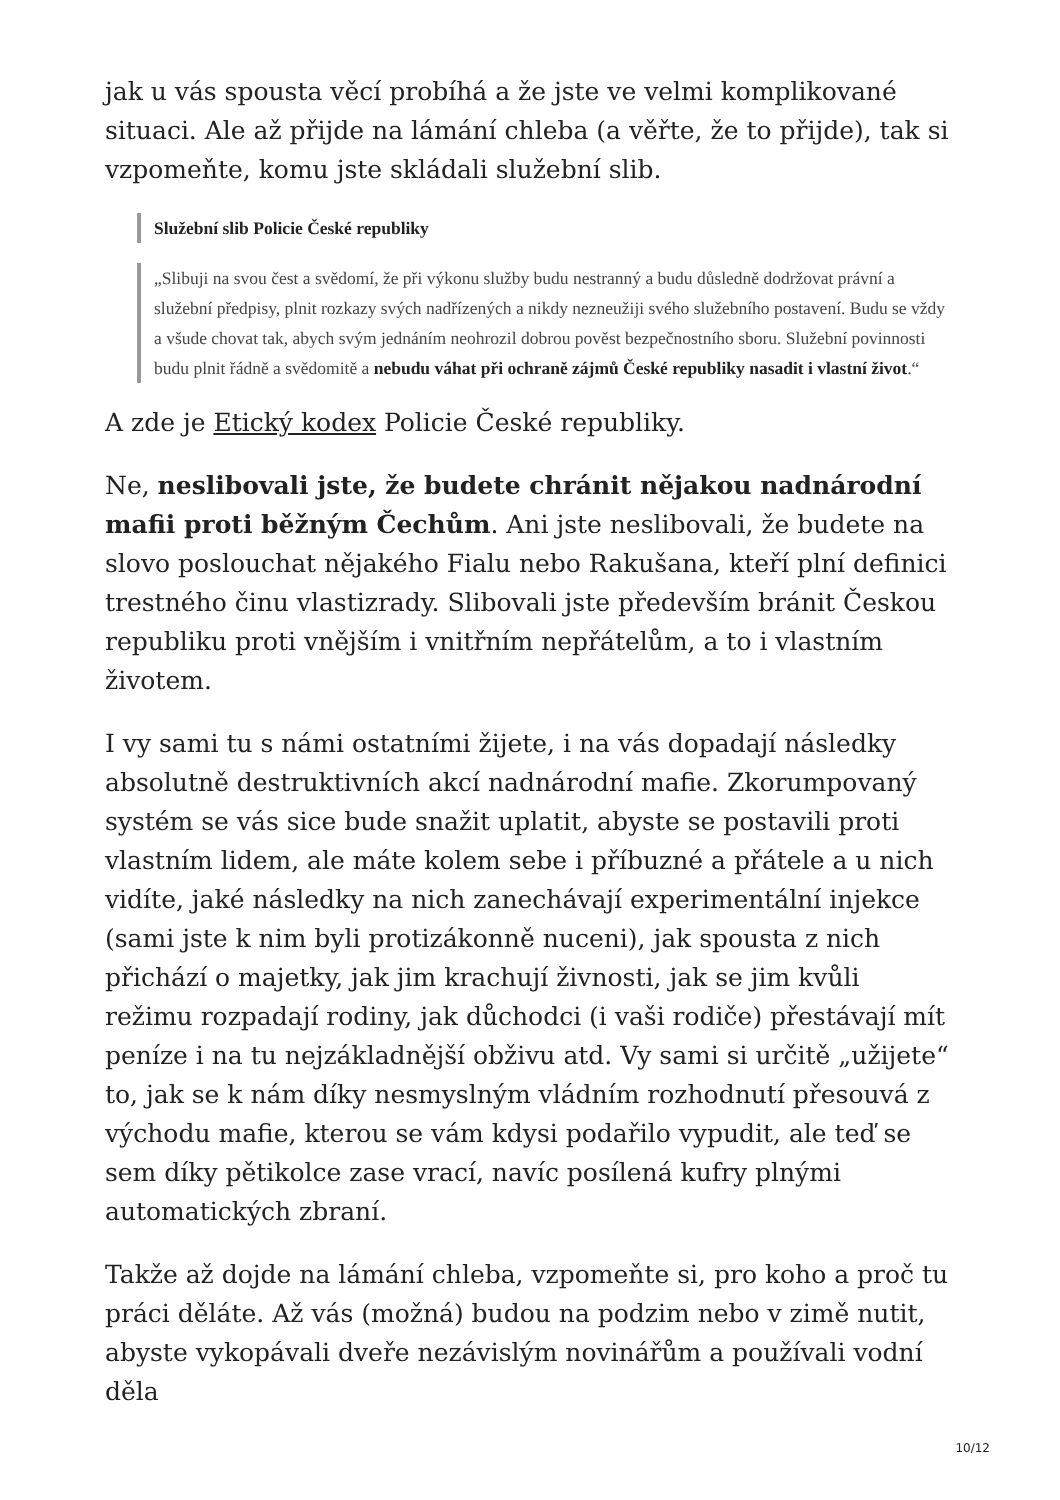jak u vás spousta věcí probíhá a že jste ve velmi komplikované situaci. Ale až přijde na lámání chleba (a věřte, že to přijde), tak si vzpomeňte, komu jste skládali služební slib.
Služební slib Policie České republiky
„Slibuji na svou čest a svědomí, že při výkonu služby budu nestranný a budu důsledně dodržovat právní a služební předpisy, plnit rozkazy svých nadřízených a nikdy nezneužiji svého služebního postavení. Budu se vždy a všude chovat tak, abych svým jednáním neohrozil dobrou pověst bezpečnostního sboru. Služební povinnosti budu plnit řádně a svědomitě a nebudu váhat při ochraně zájmů České republiky nasadit i vlastní život.“
A zde je Etický kodex Policie České republiky.
Ne, neslibovali jste, že budete chránit nějakou nadnárodní mafii proti běžným Čechům. Ani jste neslibovali, že budete na slovo poslouchat nějakého Fialu nebo Rakušana, kteří plní definici trestného činu vlastizrady. Slibovali jste především bránit Českou republiku proti vnějším i vnitřním nepřátelům, a to i vlastním životem.
I vy sami tu s námi ostatními žijete, i na vás dopadají následky absolutně destruktivních akcí nadnárodní mafie. Zkorumpovaný systém se vás sice bude snažit uplatit, abyste se postavili proti vlastním lidem, ale máte kolem sebe i příbuzné a přátele a u nich vidíte, jaké následky na nich zanechávají experimentální injekce (sami jste k nim byli protizákonně nuceni), jak spousta z nich přichází o majetky, jak jim krachují živnosti, jak se jim kvůli režimu rozpadají rodiny, jak důchodci (i vaši rodiče) přestávají mít peníze i na tu nejzákladnější obživu atd. Vy sami si určitě „užijete“ to, jak se k nám díky nesmyslným vládním rozhodnutí přesouvá z východu mafie, kterou se vám kdysi podařilo vypudit, ale teď se sem díky pětikolce zase vrací, navíc posílená kufry plnými automatických zbraní.
Takže až dojde na lámání chleba, vzpomeňte si, pro koho a proč tu práci děláte. Až vás (možná) budou na podzim nebo v zimě nutit, abyste vykopávali dveře nezávislým novinářům a používali vodní děla
10/12